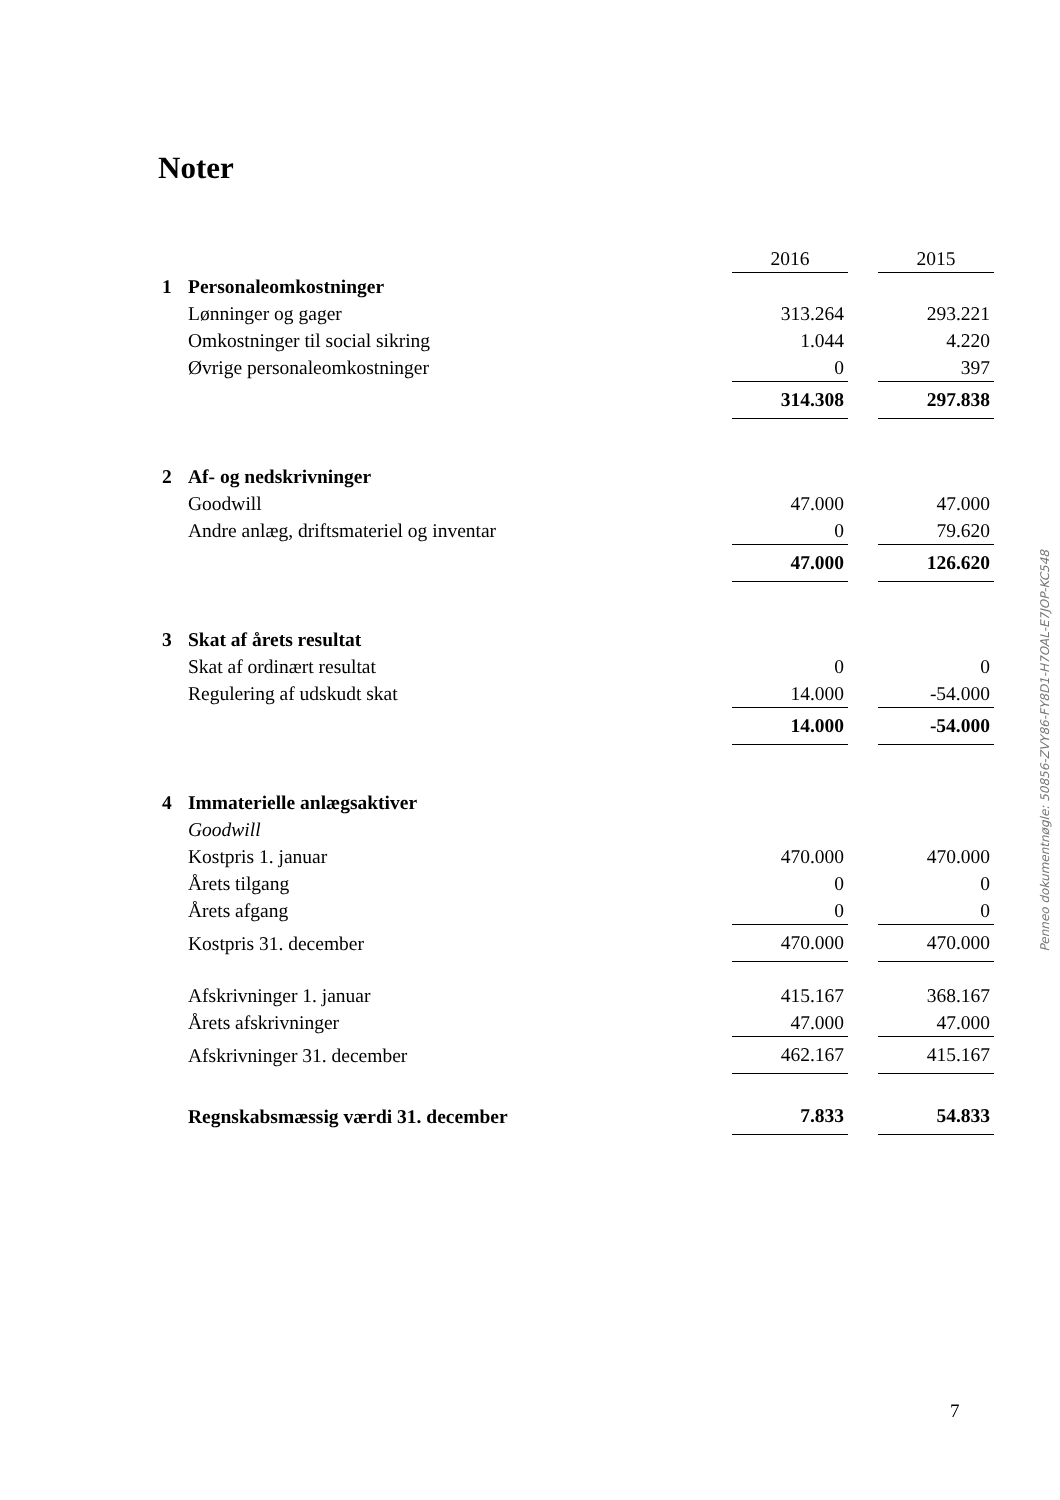Noter
| | | 2016 | | 2015 |
| 1 | Personaleomkostninger | | | |
| | Lønninger og gager | 313.264 | | 293.221 |
| | Omkostninger til social sikring | 1.044 | | 4.220 |
| | Øvrige personaleomkostninger | 0 | | 397 |
| | | 314.308 | | 297.838 |
| 2 | Af- og nedskrivninger | | | |
| | Goodwill | 47.000 | | 47.000 |
| | Andre anlæg, driftsmateriel og inventar | 0 | | 79.620 |
| | | 47.000 | | 126.620 |
| 3 | Skat af årets resultat | | | |
| | Skat af ordinært resultat | 0 | | 0 |
| | Regulering af udskudt skat | 14.000 | | -54.000 |
| | | 14.000 | | -54.000 |
| 4 | Immaterielle anlægsaktiver | | | |
| | Goodwill | | | |
| | Kostpris 1. januar | 470.000 | | 470.000 |
| | Årets tilgang | 0 | | 0 |
| | Årets afgang | 0 | | 0 |
| | Kostpris 31. december | 470.000 | | 470.000 |
| | Afskrivninger 1. januar | 415.167 | | 368.167 |
| | Årets afskrivninger | 47.000 | | 47.000 |
| | Afskrivninger 31. december | 462.167 | | 415.167 |
| | Regnskabsmæssig værdi 31. december | 7.833 | | 54.833 |
Penneo dokumentnøgle: 50856-ZVY86-FY8D1-H7OAL-E7JOP-KC548
7